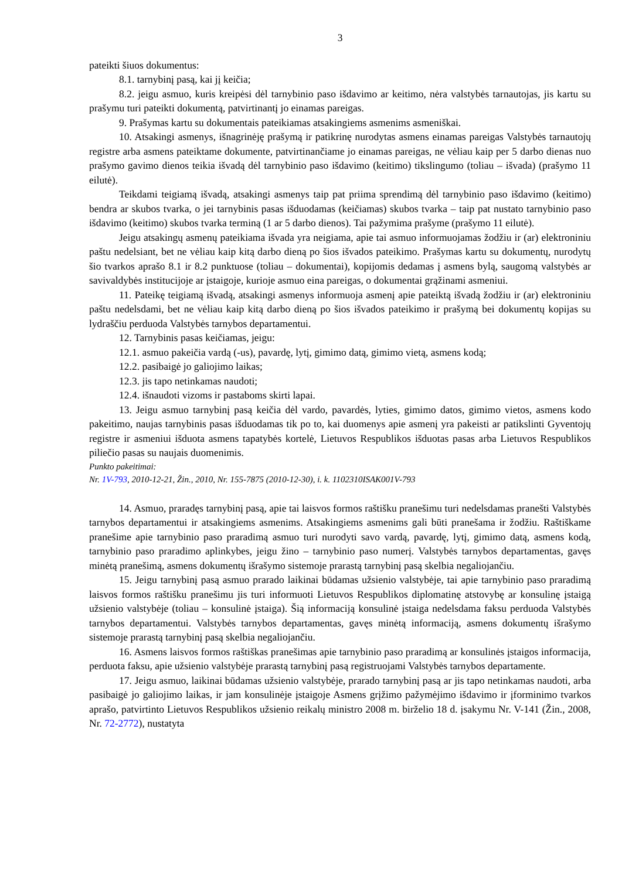3
pateikti šiuos dokumentus:
8.1. tarnybinį pasą, kai jį keičia;
8.2. jeigu asmuo, kuris kreipėsi dėl tarnybinio paso išdavimo ar keitimo, nėra valstybės tarnautojas, jis kartu su prašymu turi pateikti dokumentą, patvirtinantį jo einamas pareigas.
9. Prašymas kartu su dokumentais pateikiamas atsakingiems asmenims asmeniškai.
10. Atsakingi asmenys, išnagrinėję prašymą ir patikrinę nurodytas asmens einamas pareigas Valstybės tarnautojų registre arba asmens pateiktame dokumente, patvirtinančiame jo einamas pareigas, ne vėliau kaip per 5 darbo dienas nuo prašymo gavimo dienos teikia išvadą dėl tarnybinio paso išdavimo (keitimo) tikslingumo (toliau – išvada) (prašymo 11 eilutė).
Teikdami teigiamą išvadą, atsakingi asmenys taip pat priima sprendimą dėl tarnybinio paso išdavimo (keitimo) bendra ar skubos tvarka, o jei tarnybinis pasas išduodamas (keičiamas) skubos tvarka – taip pat nustato tarnybinio paso išdavimo (keitimo) skubos tvarka terminą (1 ar 5 darbo dienos). Tai pažymima prašyme (prašymo 11 eilutė).
Jeigu atsakingų asmenų pateikiama išvada yra neigiama, apie tai asmuo informuojamas žodžiu ir (ar) elektroniniu paštu nedelsiant, bet ne vėliau kaip kitą darbo dieną po šios išvados pateikimo. Prašymas kartu su dokumentų, nurodytų šio tvarkos aprašo 8.1 ir 8.2 punktuose (toliau – dokumentai), kopijomis dedamas į asmens bylą, saugomą valstybės ar savivaldybės institucijoje ar įstaigoje, kurioje asmuo eina pareigas, o dokumentai grąžinami asmeniui.
11. Pateikę teigiamą išvadą, atsakingi asmenys informuoja asmenį apie pateiktą išvadą žodžiu ir (ar) elektroniniu paštu nedelsdami, bet ne vėliau kaip kitą darbo dieną po šios išvados pateikimo ir prašymą bei dokumentų kopijas su lydraščiu perduoda Valstybės tarnybos departamentui.
12. Tarnybinis pasas keičiamas, jeigu:
12.1. asmuo pakeičia vardą (-us), pavardę, lytį, gimimo datą, gimimo vietą, asmens kodą;
12.2. pasibaigė jo galiojimo laikas;
12.3. jis tapo netinkamas naudoti;
12.4. išnaudoti vizoms ir pastaboms skirti lapai.
13. Jeigu asmuo tarnybinį pasą keičia dėl vardo, pavardės, lyties, gimimo datos, gimimo vietos, asmens kodo pakeitimo, naujas tarnybinis pasas išduodamas tik po to, kai duomenys apie asmenį yra pakeisti ar patikslinti Gyventojų registre ir asmeniui išduota asmens tapatybės kortelė, Lietuvos Respublikos išduotas pasas arba Lietuvos Respublikos piliečio pasas su naujais duomenimis.
Punkto pakeitimai:
Nr. 1V-793, 2010-12-21, Žin., 2010, Nr. 155-7875 (2010-12-30), i. k. 1102310ISAK001V-793
14. Asmuo, praradęs tarnybinį pasą, apie tai laisvos formos raštišku pranešimu turi nedelsdamas pranešti Valstybės tarnybos departamentui ir atsakingiems asmenims. Atsakingiems asmenims gali būti pranešama ir žodžiu. Raštiškame pranešime apie tarnybinio paso praradimą asmuo turi nurodyti savo vardą, pavardę, lytį, gimimo datą, asmens kodą, tarnybinio paso praradimo aplinkybes, jeigu žino – tarnybinio paso numerį. Valstybės tarnybos departamentas, gavęs minėtą pranešimą, asmens dokumentų išrašymo sistemoje prarastą tarnybinį pasą skelbia negaliojančiu.
15. Jeigu tarnybinį pasą asmuo prarado laikinai būdamas užsienio valstybėje, tai apie tarnybinio paso praradimą laisvos formos raštišku pranešimu jis turi informuoti Lietuvos Respublikos diplomatinę atstovybę ar konsulinę įstaigą užsienio valstybėje (toliau – konsulinė įstaiga). Šią informaciją konsulinė įstaiga nedelsdama faksu perduoda Valstybės tarnybos departamentui. Valstybės tarnybos departamentas, gavęs minėtą informaciją, asmens dokumentų išrašymo sistemoje prarastą tarnybinį pasą skelbia negaliojančiu.
16. Asmens laisvos formos raštiškas pranešimas apie tarnybinio paso praradimą ar konsulinės įstaigos informacija, perduota faksu, apie užsienio valstybėje prarastą tarnybinį pasą registruojami Valstybės tarnybos departamente.
17. Jeigu asmuo, laikinai būdamas užsienio valstybėje, prarado tarnybinį pasą ar jis tapo netinkamas naudoti, arba pasibaigė jo galiojimo laikas, ir jam konsulinėje įstaigoje Asmens grįžimo pažymėjimo išdavimo ir įforminimo tvarkos aprašo, patvirtinto Lietuvos Respublikos užsienio reikalų ministro 2008 m. birželio 18 d. įsakymu Nr. V-141 (Žin., 2008, Nr. 72-2772), nustatyta